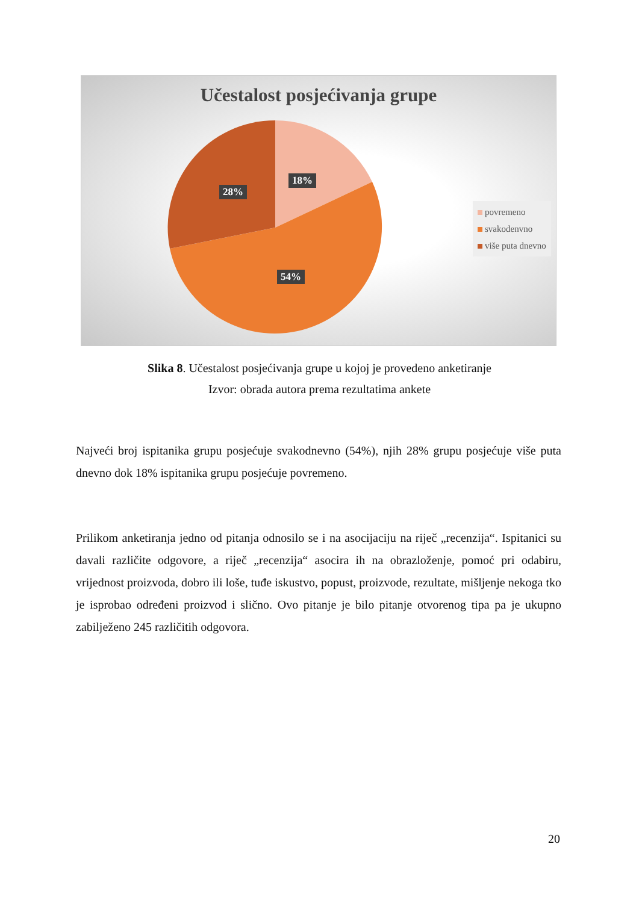Učestalost posjećivanja grupe
18%
28%
54%
povremeno
svakodenvno
više puta dnevno
Slika 8. Učestalost posjećivanja grupe u kojoj je provedeno anketiranje
Izvor: obrada autora prema rezultatima ankete
Najveći broj ispitanika grupu posjećuje svakodnevno (54%), njih 28% grupu posjećuje više puta dnevno dok 18% ispitanika grupu posjećuje povremeno.
Prilikom anketiranja jedno od pitanja odnosilo se i na asocijaciju na riječ „recenzija“. Ispitanici su davali različite odgovore, a riječ „recenzija“ asocira ih na obrazloženje, pomoć pri odabiru, vrijednost proizvoda, dobro ili loše, tuđe iskustvo, popust, proizvode, rezultate, mišljenje nekoga tko je isprobao određeni proizvod i slično. Ovo pitanje je bilo pitanje otvorenog tipa pa je ukupno zabilježeno 245 različitih odgovora.
20